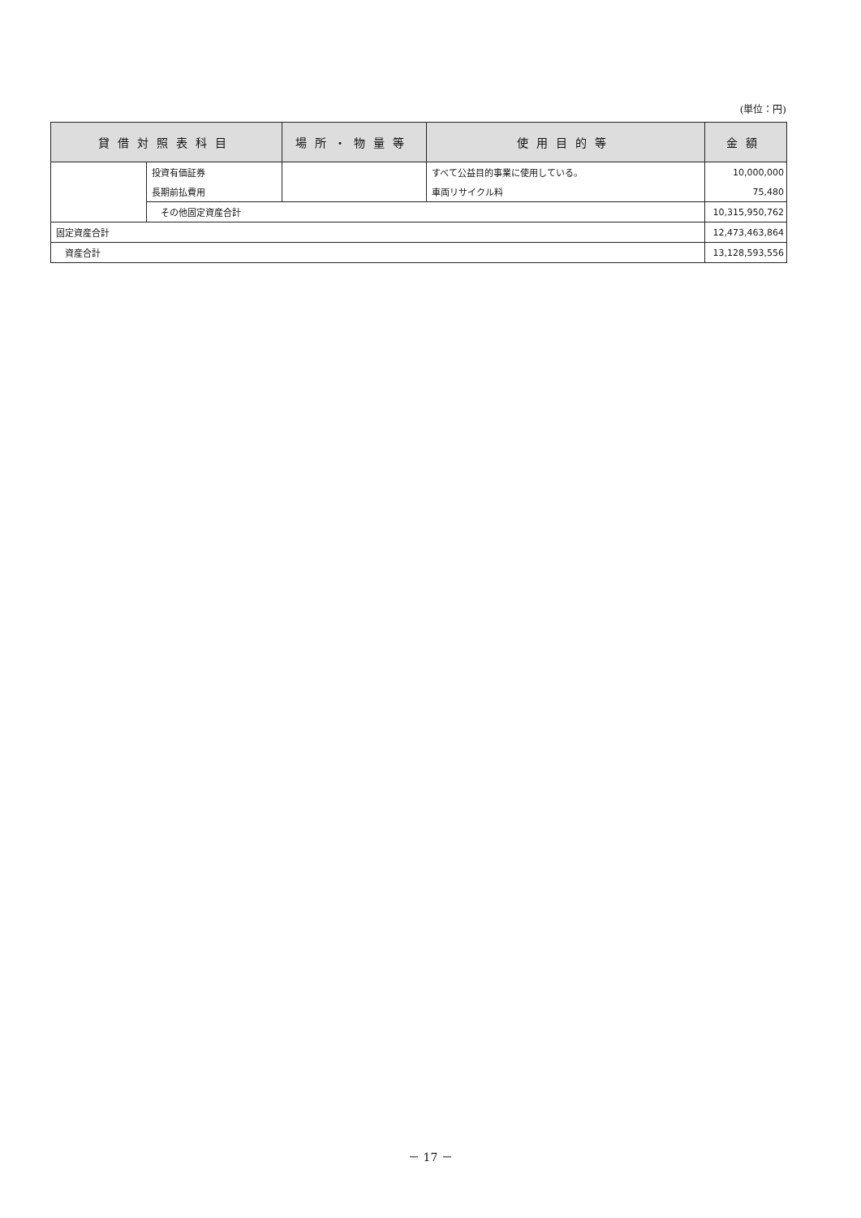(単位：円)
| 貸借対照表科目 | | 場所・物量等 | 使用目的等 | 金額 |
| --- | --- | --- | --- | --- |
| | 投資有価証券 | | すべて公益目的事業に使用している。 | 10,000,000 |
| | 長期前払費用 | | 車両リサイクル料 | 75,480 |
| | その他固定資産合計 | | | 10,315,950,762 |
| 固定資産合計 | | | | 12,473,463,864 |
| 資産合計 | | | | 13,128,593,556 |
－ 17 －